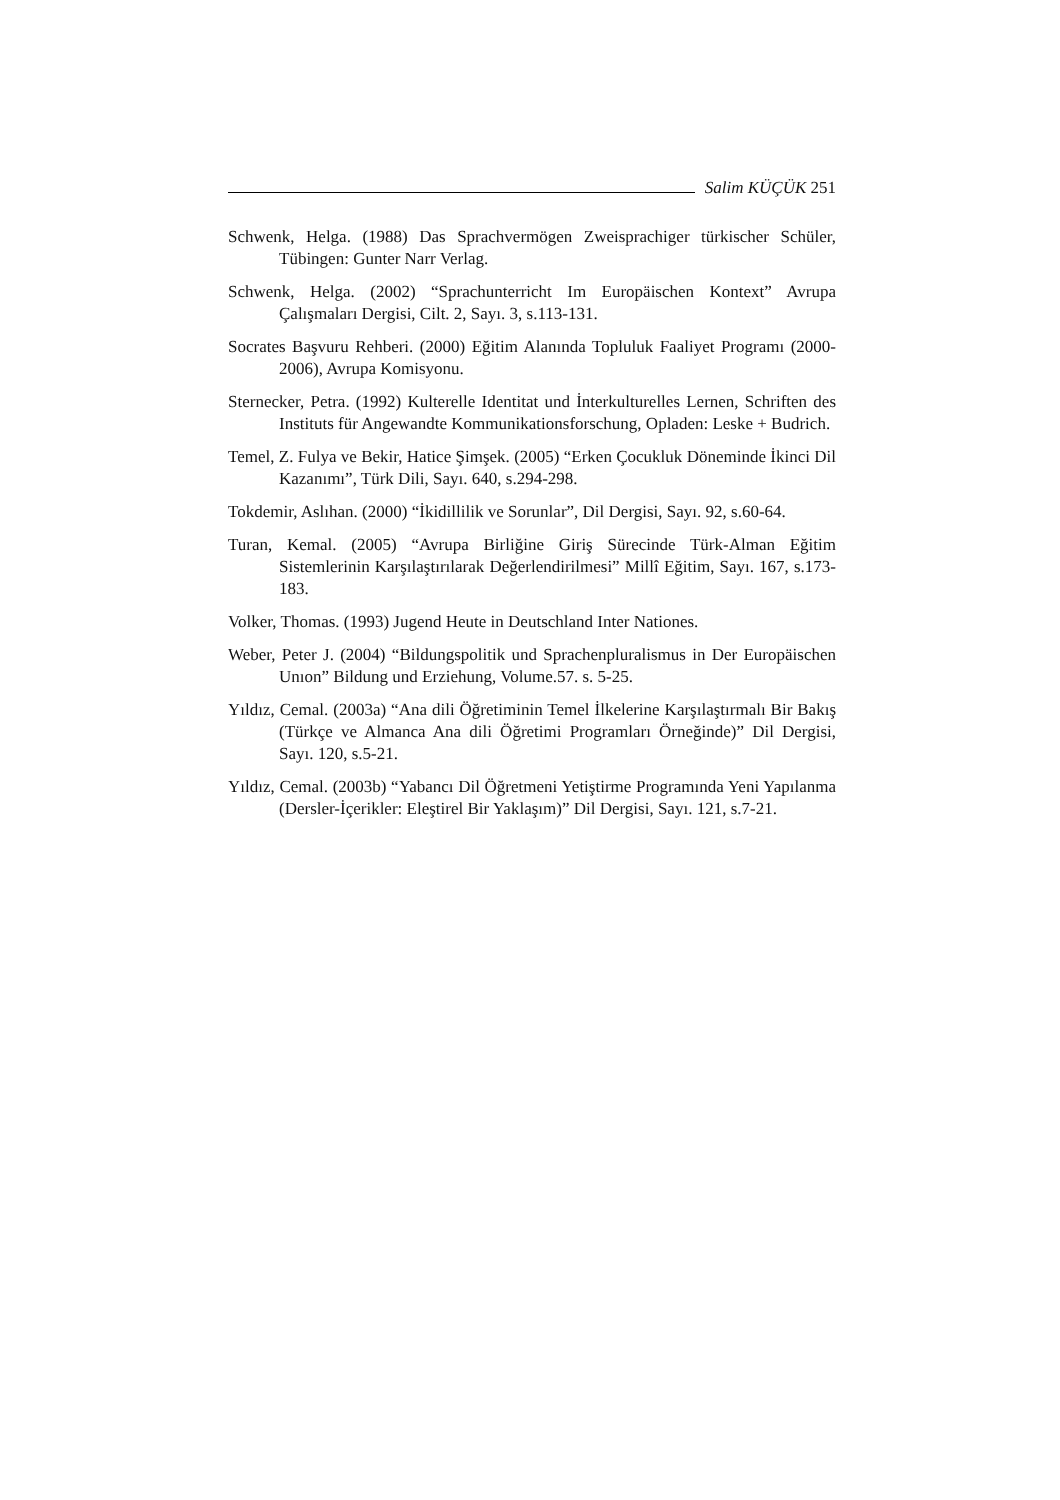Salim KÜÇÜK 251
Schwenk, Helga. (1988) Das Sprachvermögen Zweisprachiger türkischer Schüler, Tübingen: Gunter Narr Verlag.
Schwenk, Helga. (2002) “Sprachunterricht Im Europäischen Kontext” Avrupa Çalışmaları Dergisi, Cilt. 2, Sayı. 3, s.113-131.
Socrates Başvuru Rehberi. (2000) Eğitim Alanında Topluluk Faaliyet Programı (2000-2006), Avrupa Komisyonu.
Sternecker, Petra. (1992) Kulterelle Identitat und İnterkulturelles Lernen, Schriften des Instituts für Angewandte Kommunikationsforschung, Opladen: Leske + Budrich.
Temel, Z. Fulya ve Bekir, Hatice Şimşek. (2005) “Erken Çocukluk Döneminde İkinci Dil Kazanımı”, Türk Dili, Sayı. 640, s.294-298.
Tokdemir, Aslıhan. (2000) “İkidillilik ve Sorunlar”, Dil Dergisi, Sayı. 92, s.60-64.
Turan, Kemal. (2005) “Avrupa Birliğine Giriş Sürecinde Türk-Alman Eğitim Sistemlerinin Karşılaştırılarak Değerlendirilmesi” Millî Eğitim, Sayı. 167, s.173-183.
Volker, Thomas. (1993) Jugend Heute in Deutschland Inter Nationes.
Weber, Peter J. (2004) “Bildungspolitik und Sprachenpluralismus in Der Europäischen Unıon” Bildung und Erziehung, Volume.57. s. 5-25.
Yıldız, Cemal. (2003a) “Ana dili Öğretiminin Temel İlkelerine Karşılaştırmalı Bir Bakış (Türkçe ve Almanca Ana dili Öğretimi Programları Örneğinde)” Dil Dergisi, Sayı. 120, s.5-21.
Yıldız, Cemal. (2003b) “Yabancı Dil Öğretmeni Yetiştirme Programında Yeni Yapılanma (Dersler-İçerikler: Eleştirel Bir Yaklaşım)” Dil Dergisi, Sayı. 121, s.7-21.